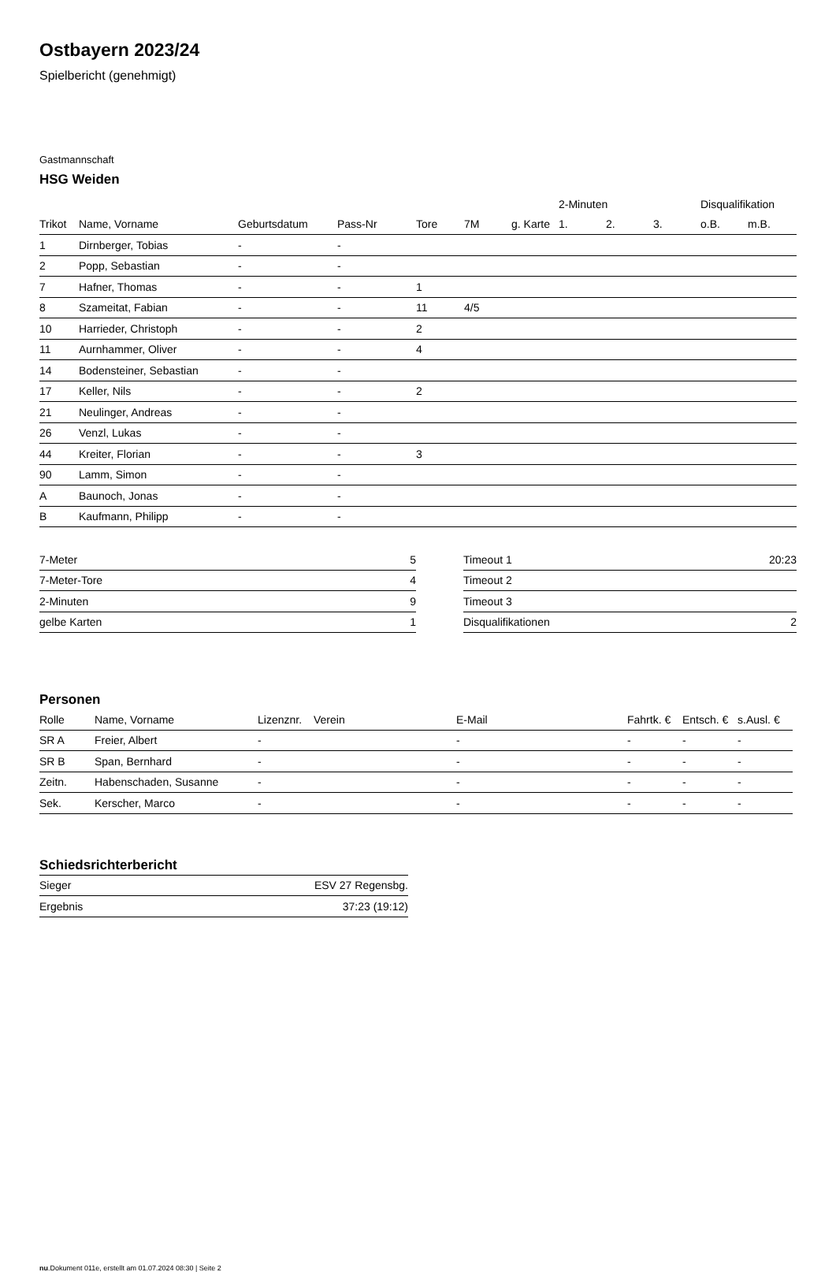Ostbayern 2023/24
Spielbericht (genehmigt)
Gastmannschaft
HSG Weiden
| | | | | | | | 2-Minuten | | | Disqualifikation | |
| Trikot | Name, Vorname | Geburtsdatum | Pass-Nr | Tore | 7M | g. Karte | 1. | 2. | 3. | o.B. | m.B. |
| 1 | Dirnberger, Tobias | - | - | | | | | | | | |
| 2 | Popp, Sebastian | - | - | | | | | | | | |
| 7 | Hafner, Thomas | - | - | 1 | | | | | | | |
| 8 | Szameitat, Fabian | - | - | 11 | 4/5 | | | | | | |
| 10 | Harrieder, Christoph | - | - | 2 | | | | | | | |
| 11 | Aurnhammer, Oliver | - | - | 4 | | | | | | | |
| 14 | Bodensteiner, Sebastian | - | - | | | | | | | | |
| 17 | Keller, Nils | - | - | 2 | | | | | | | |
| 21 | Neulinger, Andreas | - | - | | | | | | | | |
| 26 | Venzl, Lukas | - | - | | | | | | | | |
| 44 | Kreiter, Florian | - | - | 3 | | | | | | | |
| 90 | Lamm, Simon | - | - | | | | | | | | |
| A | Baunoch, Jonas | - | - | | | | | | | | |
| B | Kaufmann, Philipp | - | - | | | | | | | | |
| 7-Meter | 5 |
| 7-Meter-Tore | 4 |
| 2-Minuten | 9 |
| gelbe Karten | 1 |
| Timeout 1 | 20:23 |
| Timeout 2 | |
| Timeout 3 | |
| Disqualifikationen | 2 |
Personen
| Rolle | Name, Vorname | Lizenznr. | Verein | E-Mail | Fahrtk. € | Entsch. € | s.Ausl. € |
| --- | --- | --- | --- | --- | --- | --- | --- |
| SR A | Freier, Albert | - | | - | - | - | - |
| SR B | Span, Bernhard | - | | - | - | - | - |
| Zeitn. | Habenschaden, Susanne | - | | - | - | - | - |
| Sek. | Kerscher, Marco | - | | - | - | - | - |
Schiedsrichterbericht
| Sieger | ESV 27 Regensbg. |
| Ergebnis | 37:23 (19:12) |
nu.Dokument 011e, erstellt am 01.07.2024 08:30 | Seite 2